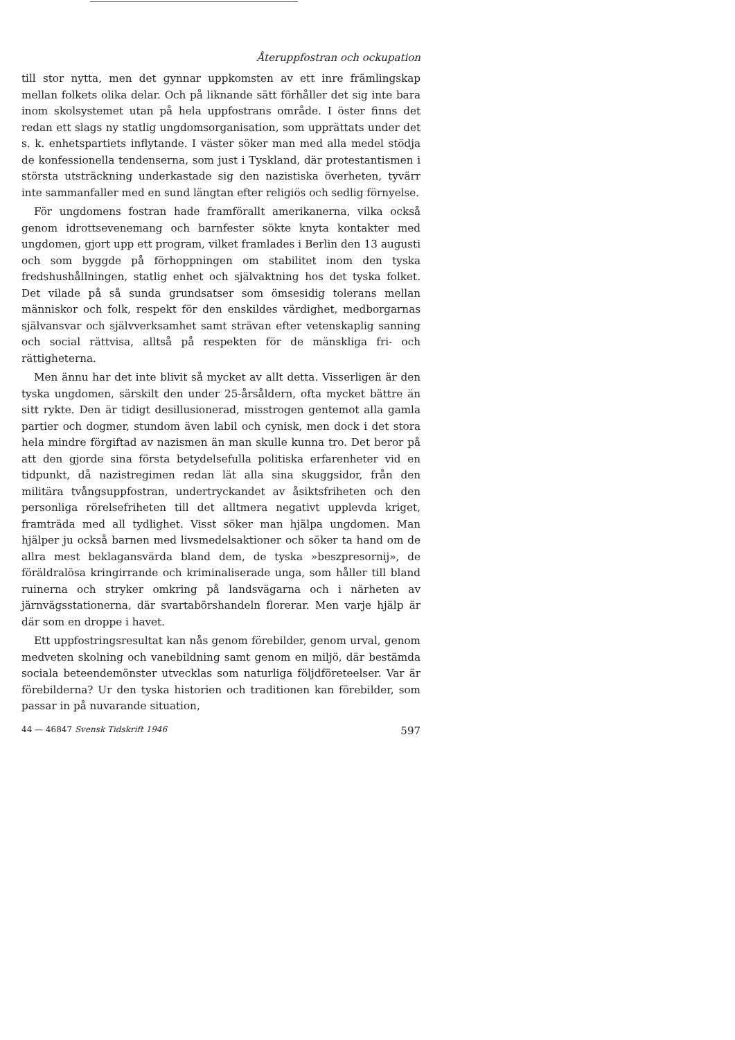Återuppfostran och ockupation
till stor nytta, men det gynnar uppkomsten av ett inre främlingskap mellan folkets olika delar. Och på liknande sätt förhåller det sig inte bara inom skolsystemet utan på hela uppfostrans område. I öster finns det redan ett slags ny statlig ungdomsorganisation, som upprättats under det s. k. enhetspartiets inflytande. I väster söker man med alla medel stödja de konfessionella tendenserna, som just i Tyskland, där protestantismen i största utsträckning underkastade sig den nazistiska överheten, tyvärr inte sammanfaller med en sund längtan efter religiös och sedlig förnyelse.
För ungdomens fostran hade framförallt amerikanerna, vilka också genom idrottsevenemang och barnfester sökte knyta kontakter med ungdomen, gjort upp ett program, vilket framlades i Berlin den 13 augusti och som byggde på förhoppningen om stabilitet inom den tyska fredshushållningen, statlig enhet och självaktning hos det tyska folket. Det vilade på så sunda grundsatser som ömsesidig tolerans mellan människor och folk, respekt för den enskildes värdighet, medborgarnas självansvar och självverksamhet samt strävan efter vetenskaplig sanning och social rättvisa, alltså på respekten för de mänskliga fri- och rättigheterna.
Men ännu har det inte blivit så mycket av allt detta. Visserligen är den tyska ungdomen, särskilt den under 25-årsåldern, ofta mycket bättre än sitt rykte. Den är tidigt desillusionerad, misstrogen gentemot alla gamla partier och dogmer, stundom även labil och cynisk, men dock i det stora hela mindre förgiftad av nazismen än man skulle kunna tro. Det beror på att den gjorde sina första betydelsefulla politiska erfarenheter vid en tidpunkt, då nazistregimen redan lät alla sina skuggsidor, från den militära tvångsuppfostran, undertryckandet av åsiktsfriheten och den personliga rörelsefriheten till det alltmera negativt upplevda kriget, framträda med all tydlighet. Visst söker man hjälpa ungdomen. Man hjälper ju också barnen med livsmedelsaktioner och söker ta hand om de allra mest beklagansvärda bland dem, de tyska »beszpresornij», de föräldralösa kringirrande och kriminaliserade unga, som håller till bland ruinerna och stryker omkring på landsvägarna och i närheten av järnvägsstationerna, där svartabörshandeln florerar. Men varje hjälp är där som en droppe i havet.
Ett uppfostringsresultat kan nås genom förebilder, genom urval, genom medveten skolning och vanebildning samt genom en miljö, där bestämda sociala beteendemönster utvecklas som naturliga följdföreteelser. Var är förebilderna? Ur den tyska historien och traditionen kan förebilder, som passar in på nuvarande situation,
44 — 46847 Svensk Tidskrift 1946 597